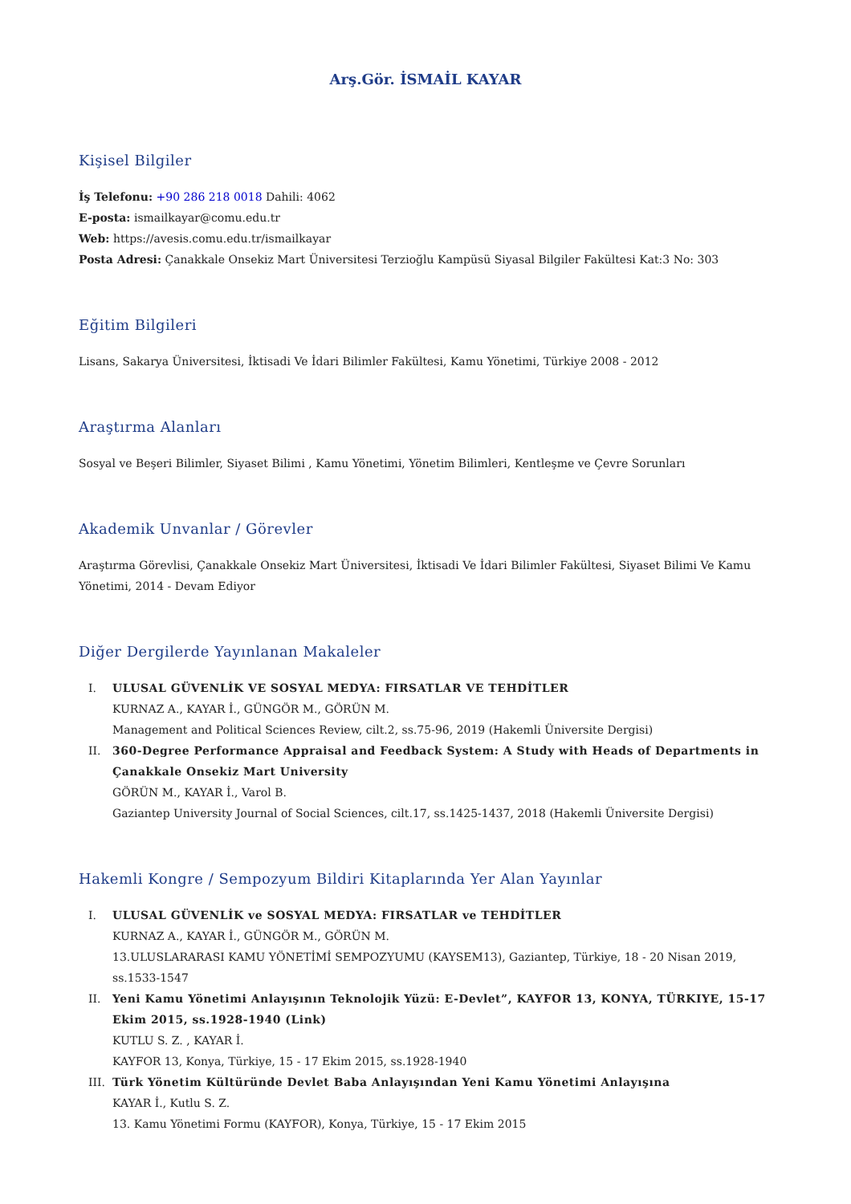Arş.Gör. İSMAİL KAYAR
Kişisel Bilgiler
İş Telefonu: +90 286 218 0018 Dahili: 4062
E-posta: ismailkayar@comu.edu.tr
Web: https://avesis.comu.edu.tr/ismailkayar
Posta Adresi: Çanakkale Onsekiz Mart Üniversitesi Terzioğlu Kampüsü Siyasal Bilgiler Fakültesi Kat:3 No: 303
Eğitim Bilgileri
Lisans, Sakarya Üniversitesi, İktisadi Ve İdari Bilimler Fakültesi, Kamu Yönetimi, Türkiye 2008 - 2012
Araştırma Alanları
Sosyal ve Beşeri Bilimler, Siyaset Bilimi , Kamu Yönetimi, Yönetim Bilimleri, Kentleşme ve Çevre Sorunları
Akademik Unvanlar / Görevler
Araştırma Görevlisi, Çanakkale Onsekiz Mart Üniversitesi, İktisadi Ve İdari Bilimler Fakültesi, Siyaset Bilimi Ve Kamu Yönetimi, 2014 - Devam Ediyor
Diğer Dergilerde Yayınlanan Makaleler
I. ULUSAL GÜVENLİK VE SOSYAL MEDYA: FIRSATLAR VE TEHDİTLER
KURNAZ A., KAYAR İ., GÜNGÖR M., GÖRÜN M.
Management and Political Sciences Review, cilt.2, ss.75-96, 2019 (Hakemli Üniversite Dergisi)
II. 360-Degree Performance Appraisal and Feedback System: A Study with Heads of Departments in Çanakkale Onsekiz Mart University
GÖRÜN M., KAYAR İ., Varol B.
Gaziantep University Journal of Social Sciences, cilt.17, ss.1425-1437, 2018 (Hakemli Üniversite Dergisi)
Hakemli Kongre / Sempozyum Bildiri Kitaplarında Yer Alan Yayınlar
I. ULUSAL GÜVENLİK ve SOSYAL MEDYA: FIRSATLAR ve TEHDİTLER
KURNAZ A., KAYAR İ., GÜNGÖR M., GÖRÜN M.
13.ULUSLARARASI KAMU YÖNETİMİ SEMPOZYUMU (KAYSEM13), Gaziantep, Türkiye, 18 - 20 Nisan 2019, ss.1533-1547
II. Yeni Kamu Yönetimi Anlayışının Teknolojik Yüzü: E-Devlet”, KAYFOR 13, KONYA, TÜRKIYE, 15-17 Ekim 2015, ss.1928-1940 (Link)
KUTLU S. Z. , KAYAR İ.
KAYFOR 13, Konya, Türkiye, 15 - 17 Ekim 2015, ss.1928-1940
III. Türk Yönetim Kültüründe Devlet Baba Anlayışından Yeni Kamu Yönetimi Anlayışına
KAYAR İ., Kutlu S. Z.
13. Kamu Yönetimi Formu (KAYFOR), Konya, Türkiye, 15 - 17 Ekim 2015